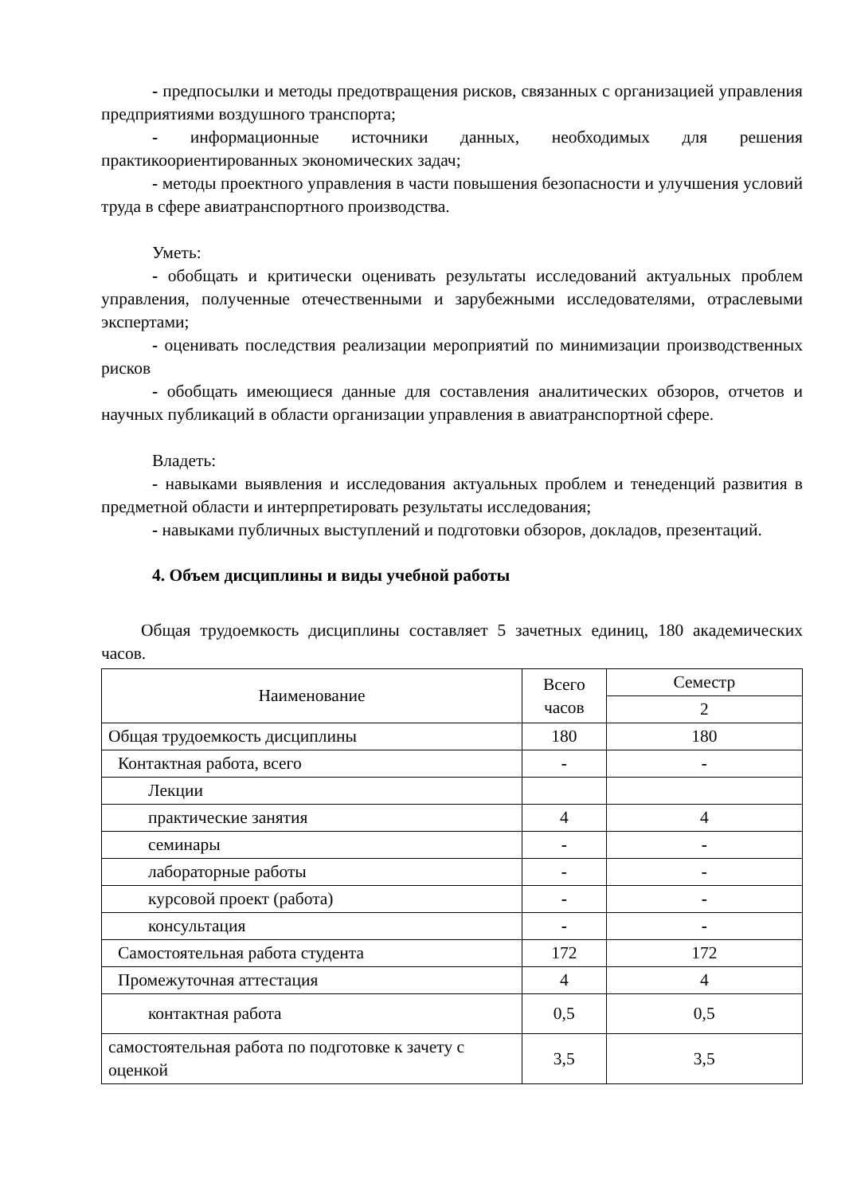- предпосылки и методы предотвращения рисков, связанных с организацией управления предприятиями воздушного транспорта;
- информационные источники данных, необходимых для решения практикоориентированных экономических задач;
- методы проектного управления в части повышения безопасности и улучшения условий труда в сфере авиатранспортного производства.
Уметь:
- обобщать и критически оценивать результаты исследований актуальных проблем управления, полученные отечественными и зарубежными исследователями, отраслевыми экспертами;
- оценивать последствия реализации мероприятий по минимизации производственных рисков
- обобщать имеющиеся данные для составления аналитических обзоров, отчетов и научных публикаций в области организации управления в авиатранспортной сфере.
Владеть:
- навыками выявления и исследования актуальных проблем и тенеденций развития в предметной области и интерпретировать результаты исследования;
- навыками публичных выступлений и подготовки обзоров, докладов, презентаций.
4. Объем дисциплины и виды учебной работы
Общая трудоемкость дисциплины составляет 5 зачетных единиц, 180 академических часов.
| Наименование | Всего часов | Семестр |
| --- | --- | --- |
| | | 2 |
| Общая трудоемкость дисциплины | 180 | 180 |
| Контактная работа, всего | - | - |
| Лекции | | |
| практические занятия | 4 | 4 |
| семинары | - | - |
| лабораторные работы | - | - |
| курсовой проект (работа) | - | - |
| консультация | - | - |
| Самостоятельная работа студента | 172 | 172 |
| Промежуточная аттестация | 4 | 4 |
| контактная работа | 0,5 | 0,5 |
| самостоятельная работа по подготовке к зачету с оценкой | 3,5 | 3,5 |